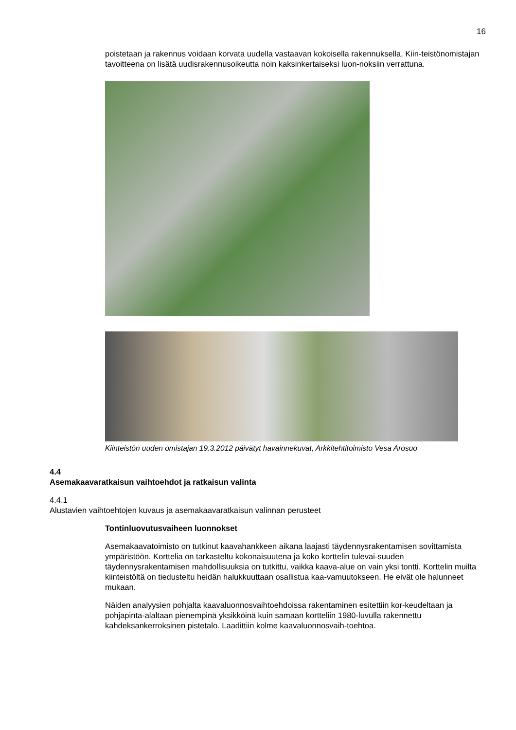16
poistetaan ja rakennus voidaan korvata uudella vastaavan kokoisella rakennuksella. Kiin-teistönomistajan tavoitteena on lisätä uudisrakennusoikeutta noin kaksinkertaiseksi luon-noksiin verrattuna.
Kiinteistön uuden omistajan 19.3.2012 päivätyt havainnekuvat, Arkkitehtitoimisto Vesa Arosuo
4.4
Asemakaavaratkaisun vaihtoehdot ja ratkaisun valinta
4.4.1
Alustavien vaihtoehtojen kuvaus ja asemakaavaratkaisun valinnan perusteet
Tontinluovutusvaiheen luonnokset
Asemakaavatoimisto on tutkinut kaavahankkeen aikana laajasti täydennysrakentamisen sovittamista ympäristöön. Korttelia on tarkasteltu kokonaisuutena ja koko korttelin tulevai-suuden täydennysrakentamisen mahdollisuuksia on tutkittu, vaikka kaava-alue on vain yksi tontti. Korttelin muilta kiinteistöltä on tiedusteltu heidän halukkuuttaan osallistua kaa-vamuutokseen. He eivät ole halunneet mukaan.
Näiden analyysien pohjalta kaavaluonnosvaihtoehdoissa rakentaminen esitettiin kor-keudeltaan ja pohjapinta-alaltaan pienempinä yksikköinä kuin samaan kortteliin 1980-luvulla rakennettu kahdeksankerroksinen pistetalo. Laadittiin kolme kaavaluonnosvaih-toehtoa.